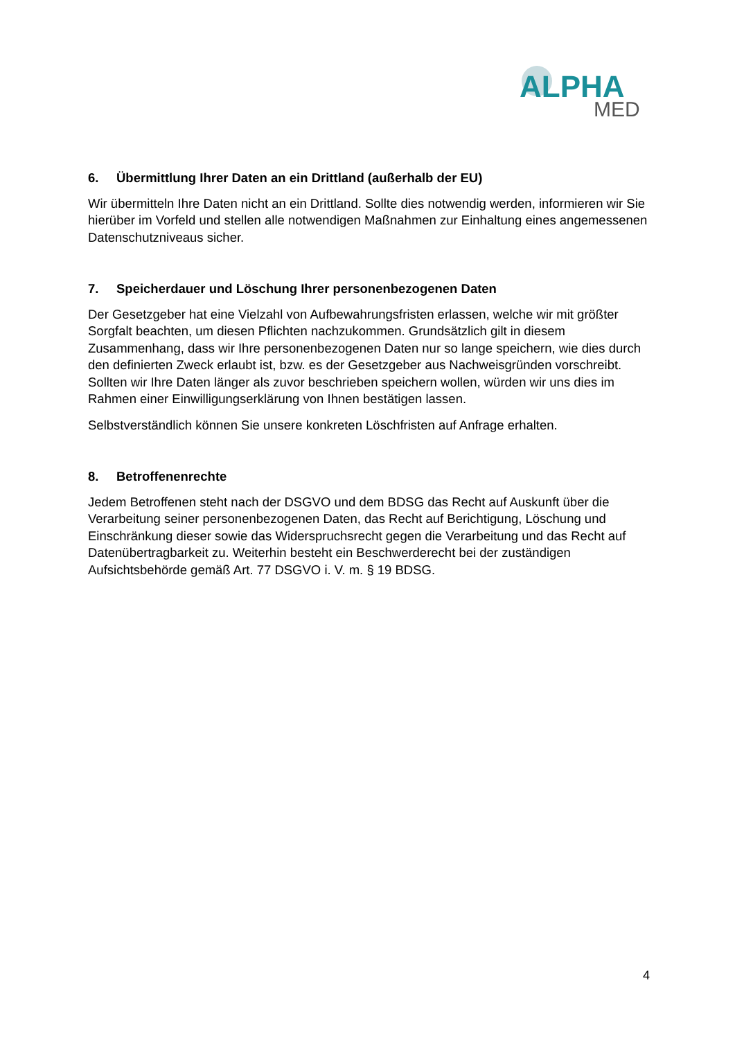ALPHA
MED
6. Übermittlung Ihrer Daten an ein Drittland (außerhalb der EU)
Wir übermitteln Ihre Daten nicht an ein Drittland. Sollte dies notwendig werden, informieren wir Sie hierüber im Vorfeld und stellen alle notwendigen Maßnahmen zur Einhaltung eines angemessenen Datenschutzniveaus sicher.
7. Speicherdauer und Löschung Ihrer personenbezogenen Daten
Der Gesetzgeber hat eine Vielzahl von Aufbewahrungsfristen erlassen, welche wir mit größter Sorgfalt beachten, um diesen Pflichten nachzukommen. Grundsätzlich gilt in diesem Zusammenhang, dass wir Ihre personenbezogenen Daten nur so lange speichern, wie dies durch den definierten Zweck erlaubt ist, bzw. es der Gesetzgeber aus Nachweisgründen vorschreibt. Sollten wir Ihre Daten länger als zuvor beschrieben speichern wollen, würden wir uns dies im Rahmen einer Einwilligungserklärung von Ihnen bestätigen lassen.
Selbstverständlich können Sie unsere konkreten Löschfristen auf Anfrage erhalten.
8. Betroffenenrechte
Jedem Betroffenen steht nach der DSGVO und dem BDSG das Recht auf Auskunft über die Verarbeitung seiner personenbezogenen Daten, das Recht auf Berichtigung, Löschung und Einschränkung dieser sowie das Widerspruchsrecht gegen die Verarbeitung und das Recht auf Datenübertragbarkeit zu. Weiterhin besteht ein Beschwerderecht bei der zuständigen Aufsichtsbehörde gemäß Art. 77 DSGVO i. V. m. § 19 BDSG.
4